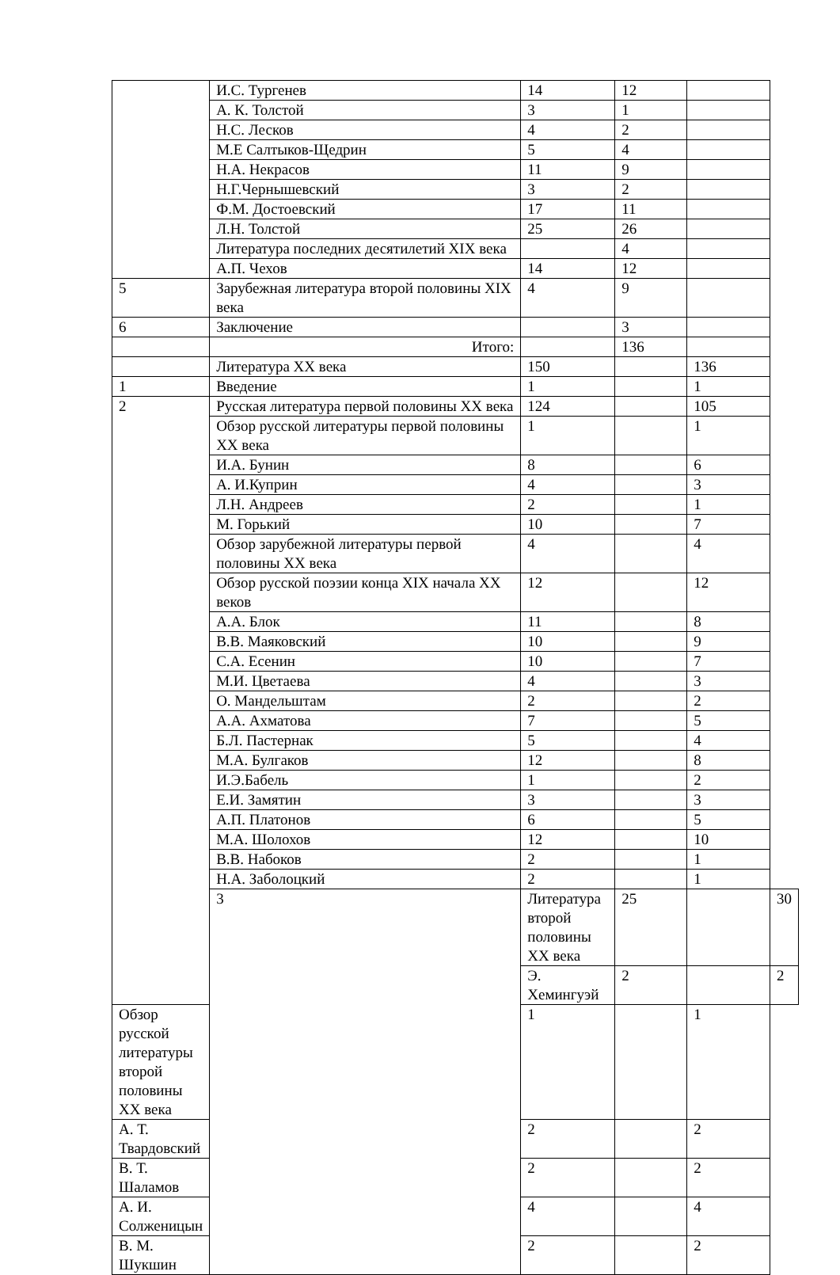| | И.С. Тургенев | 14 | 12 | | |
| | А. К. Толстой | 3 | 1 | | |
| | Н.С. Лесков | 4 | 2 | | |
| | М.Е Салтыков-Щедрин | 5 | 4 | | |
| | Н.А. Некрасов | 11 | 9 | | |
| | Н.Г.Чернышевский | 3 | 2 | | |
| | Ф.М. Достоевский | 17 | 11 | | |
| | Л.Н. Толстой | 25 | 26 | | |
| | Литература последних десятилетий XIX века | | 4 | | |
| | А.П. Чехов | 14 | 12 | | |
| 5 | Зарубежная литература второй половины XIX века | 4 | 9 | | |
| 6 | Заключение | | 3 | | |
| | Итого: | | 136 | | |
| | Литература XX века | 150 | | 136 | |
| 1 | Введение | 1 | | 1 | |
| 2 | Русская литература первой половины XX века | 124 | | 105 | |
| | Обзор русской литературы первой половины XX века | 1 | | 1 | |
| | И.А. Бунин | 8 | | 6 | |
| | А. И.Куприн | 4 | | 3 | |
| | Л.Н. Андреев | 2 | | 1 | |
| | М. Горький | 10 | | 7 | |
| | Обзор зарубежной литературы первой половины XX века | 4 | | 4 | |
| | Обзор русской поэзии конца XIX начала XX веков | 12 | | 12 | |
| | А.А. Блок | 11 | | 8 | |
| | В.В. Маяковский | 10 | | 9 | |
| | С.А. Есенин | 10 | | 7 | |
| | М.И. Цветаева | 4 | | 3 | |
| | О. Мандельштам | 2 | | 2 | |
| | А.А. Ахматова | 7 | | 5 | |
| | Б.Л. Пастернак | 5 | | 4 | |
| | М.А. Булгаков | 12 | | 8 | |
| | И.Э.Бабель | 1 | | 2 | |
| | Е.И. Замятин | 3 | | 3 | |
| | А.П. Платонов | 6 | | 5 | |
| | М.А. Шолохов | 12 | | 10 | |
| | В.В. Набоков | 2 | | 1 | |
| | Н.А. Заболоцкий | 2 | | 1 | |
| | 3 | Литература второй половины XX века | 25 | | 30 |
| | | Э. Хемингуэй | 2 | | 2 |
| Обзор русской литературы второй половины XX века | | 1 | | 1 | |
| А. Т. Твардовский | | 2 | | 2 | |
| В. Т. Шаламов | | 2 | | 2 | |
| А. И. Солженицын | | 4 | | 4 | |
| В. М. Шукшин | | 2 | | 2 | |